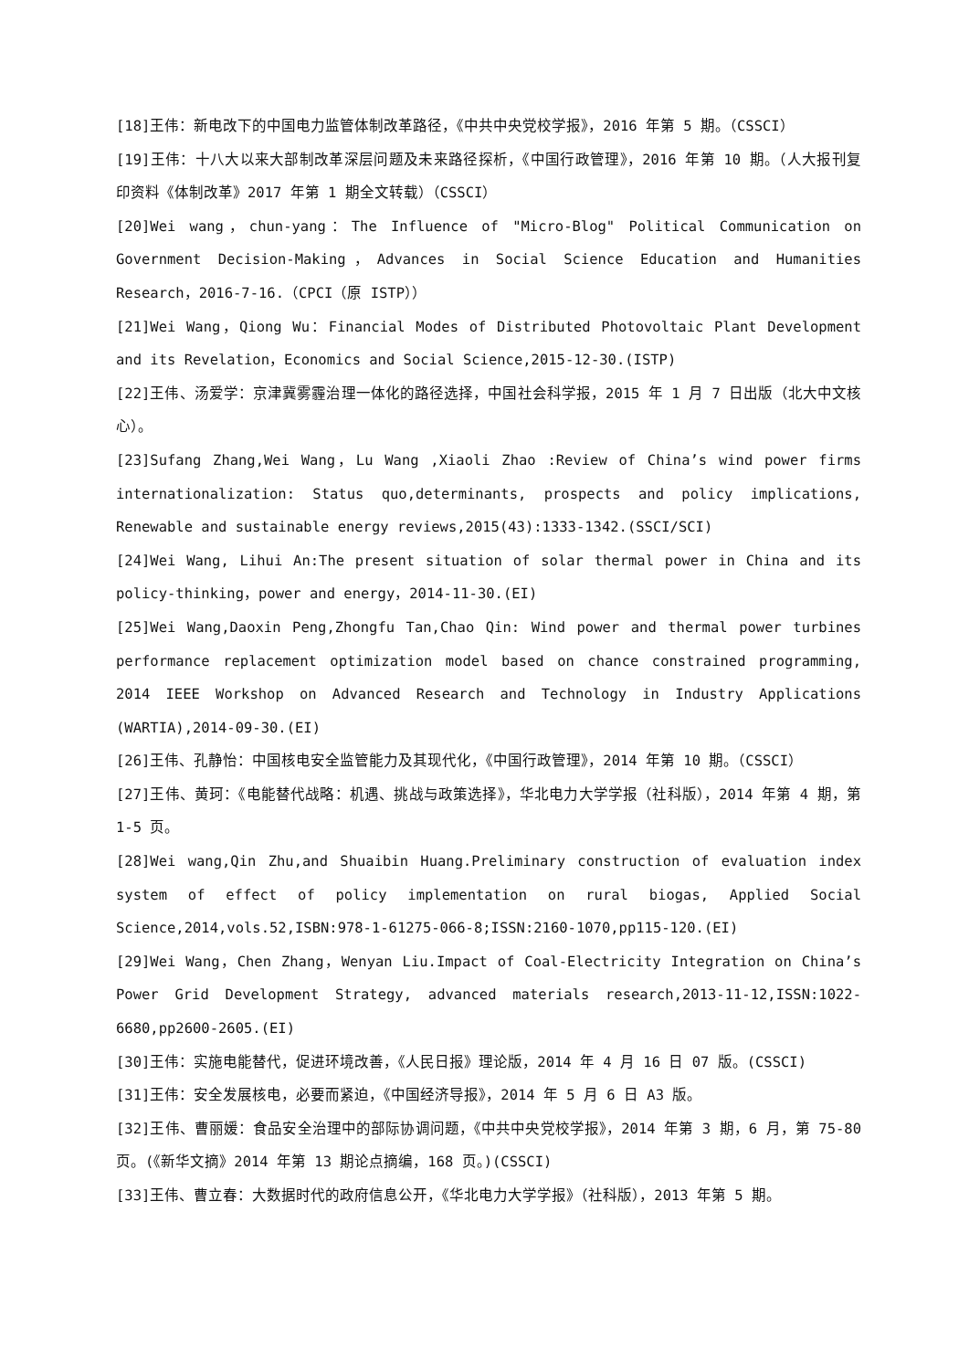[18]王伟：新电改下的中国电力监管体制改革路径，《中共中央党校学报》，2016 年第 5 期。（CSSCI）
[19]王伟：十八大以来大部制改革深层问题及未来路径探析，《中国行政管理》，2016 年第 10 期。（人大报刊复印资料《体制改革》2017 年第 1 期全文转载）（CSSCI）
[20]Wei wang，chun-yang：The Influence of "Micro-Blog" Political Communication on Government Decision-Making，Advances in Social Science Education and Humanities Research，2016-7-16.（CPCI（原 ISTP））
[21]Wei Wang，Qiong Wu：Financial Modes of Distributed Photovoltaic Plant Development and its Revelation，Economics and Social Science,2015-12-30.(ISTP)
[22]王伟、汤爱学：京津冀雾霾治理一体化的路径选择，中国社会科学报，2015 年 1 月 7 日出版（北大中文核心）。
[23]Sufang Zhang,Wei Wang，Lu Wang ,Xiaoli Zhao :Review of China’s wind power firms internationalization: Status quo,determinants, prospects and policy implications, Renewable and sustainable energy reviews,2015(43):1333-1342.(SSCI/SCI)
[24]Wei Wang, Lihui An:The present situation of solar thermal power in China and its policy-thinking，power and energy，2014-11-30.(EI)
[25]Wei Wang,Daoxin Peng,Zhongfu Tan,Chao Qin: Wind power and thermal power turbines performance replacement optimization model based on chance constrained programming, 2014 IEEE Workshop on Advanced Research and Technology in Industry Applications (WARTIA),2014-09-30.(EI)
[26]王伟、孔静怡：中国核电安全监管能力及其现代化，《中国行政管理》，2014 年第 10 期。（CSSCI）
[27]王伟、黄珂：《电能替代战略：机遇、挑战与政策选择》，华北电力大学学报（社科版），2014 年第 4 期，第 1-5 页。
[28]Wei wang,Qin Zhu,and Shuaibin Huang.Preliminary construction of evaluation index system of effect of policy implementation on rural biogas, Applied Social Science,2014,vols.52,ISBN:978-1-61275-066-8;ISSN:2160-1070,pp115-120.(EI)
[29]Wei Wang，Chen Zhang，Wenyan Liu.Impact of Coal-Electricity Integration on China’s Power Grid Development Strategy, advanced materials research,2013-11-12,ISSN:1022-6680,pp2600-2605.(EI)
[30]王伟：实施电能替代，促进环境改善，《人民日报》理论版，2014 年 4 月 16 日 07 版。(CSSCI)
[31]王伟：安全发展核电，必要而紧迫，《中国经济导报》，2014 年 5 月 6 日 A3 版。
[32]王伟、曹丽媛：食品安全治理中的部际协调问题，《中共中央党校学报》，2014 年第 3 期，6 月，第 75-80 页。(《新华文摘》2014 年第 13 期论点摘编，168 页。)(CSSCI)
[33]王伟、曹立春：大数据时代的政府信息公开，《华北电力大学学报》（社科版），2013 年第 5 期。